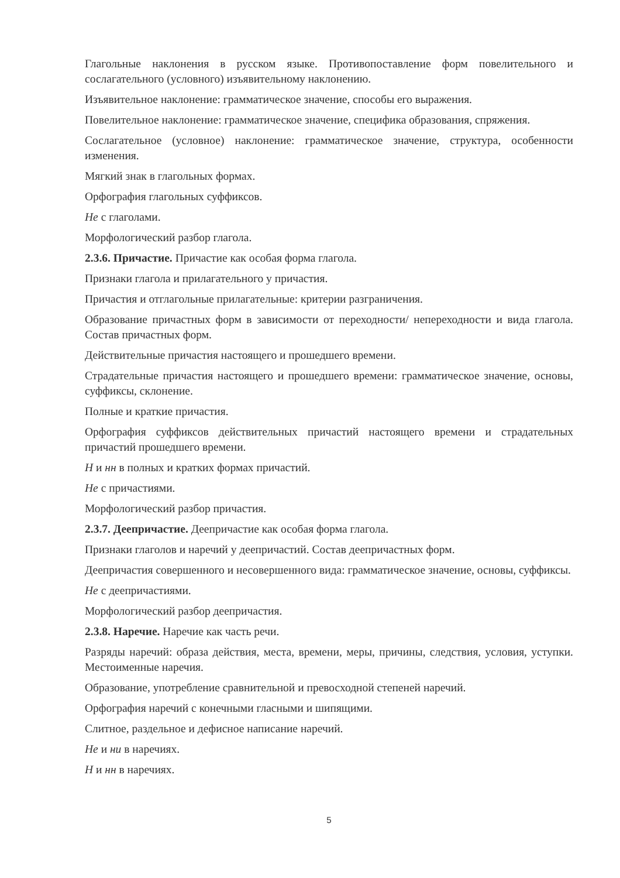Глагольные наклонения в русском языке. Противопоставление форм повелительного и сослагательного (условного) изъявительному наклонению.
Изъявительное наклонение: грамматическое значение, способы его выражения.
Повелительное наклонение: грамматическое значение, специфика образования, спряжения.
Сослагательное (условное) наклонение: грамматическое значение, структура, особенности изменения.
Мягкий знак в глагольных формах.
Орфография глагольных суффиксов.
Не с глаголами.
Морфологический разбор глагола.
2.3.6. Причастие. Причастие как особая форма глагола.
Признаки глагола и прилагательного у причастия.
Причастия и отглагольные прилагательные: критерии разграничения.
Образование причастных форм в зависимости от переходности/ непереходности и вида глагола. Состав причастных форм.
Действительные причастия настоящего и прошедшего времени.
Страдательные причастия настоящего и прошедшего времени: грамматическое значение, основы, суффиксы, склонение.
Полные и краткие причастия.
Орфография суффиксов действительных причастий настоящего времени и страдательных причастий прошедшего времени.
Н и нн в полных и кратких формах причастий.
Не с причастиями.
Морфологический разбор причастия.
2.3.7. Деепричастие. Деепричастие как особая форма глагола.
Признаки глаголов и наречий у деепричастий. Состав деепричастных форм.
Деепричастия совершенного и несовершенного вида: грамматическое значение, основы, суффиксы.
Не с деепричастиями.
Морфологический разбор деепричастия.
2.3.8. Наречие. Наречие как часть речи.
Разряды наречий: образа действия, места, времени, меры, причины, следствия, условия, уступки. Местоименные наречия.
Образование, употребление сравнительной и превосходной степеней наречий.
Орфография наречий с конечными гласными и шипящими.
Слитное, раздельное и дефисное написание наречий.
Не и ни в наречиях.
Н и нн в наречиях.
5